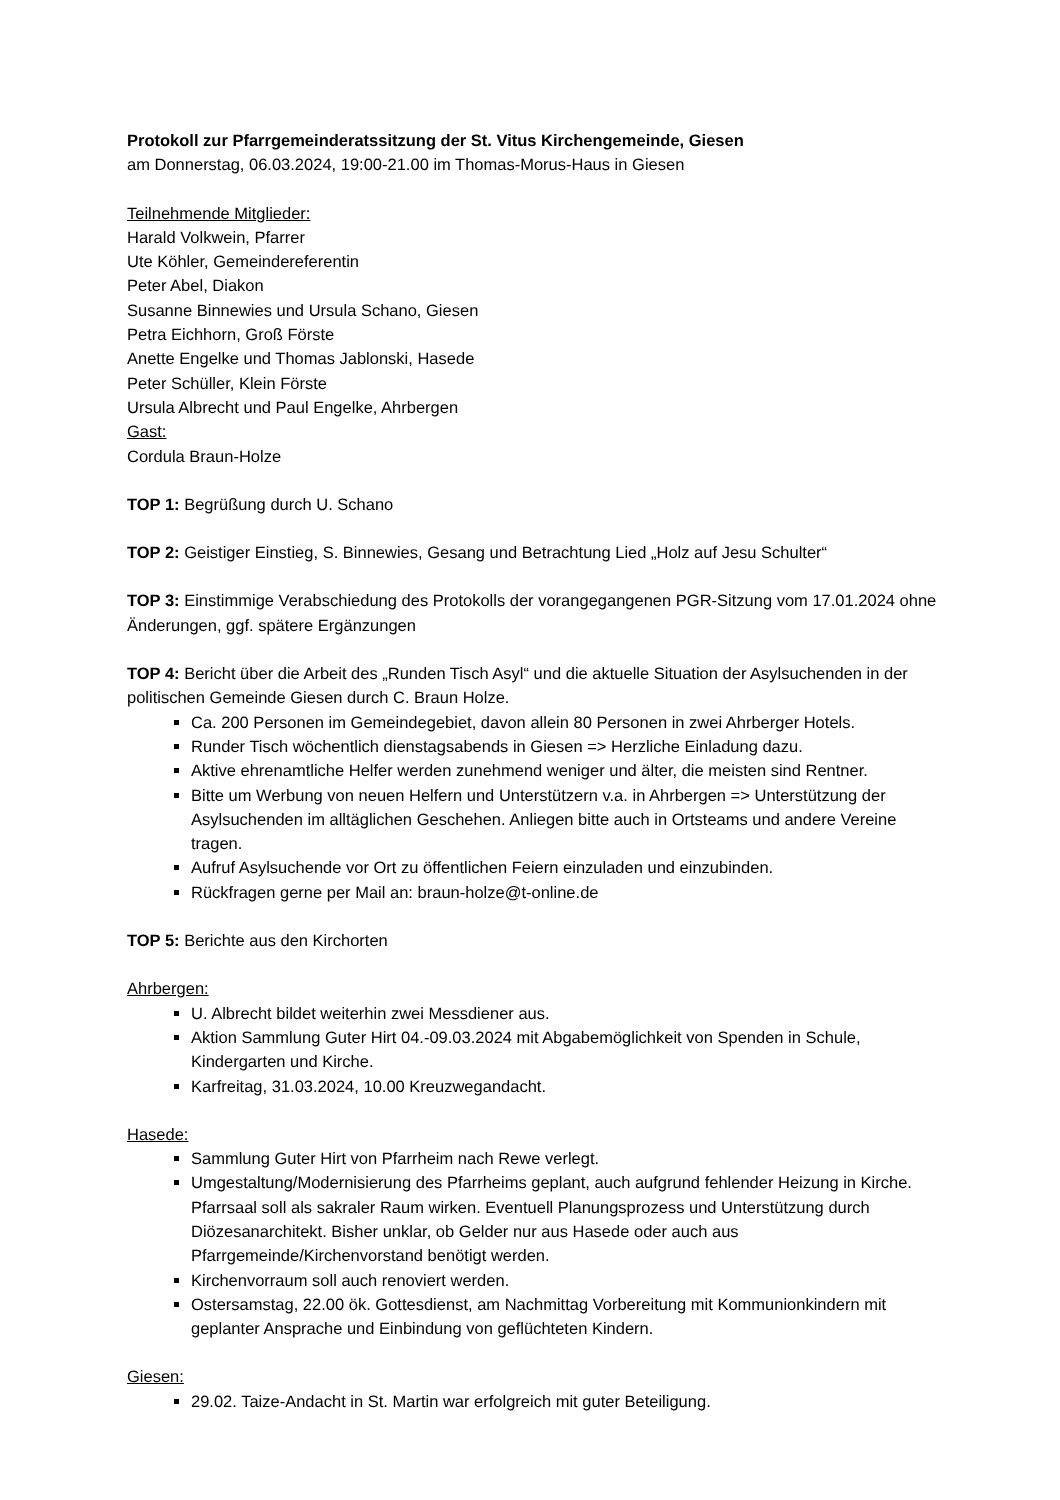Protokoll zur Pfarrgemeinderatssitzung der St. Vitus Kirchengemeinde, Giesen
am Donnerstag, 06.03.2024, 19:00-21.00 im Thomas-Morus-Haus in Giesen
Teilnehmende Mitglieder:
Harald Volkwein, Pfarrer
Ute Köhler, Gemeindereferentin
Peter Abel, Diakon
Susanne Binnewies und Ursula Schano, Giesen
Petra Eichhorn, Groß Förste
Anette Engelke und Thomas Jablonski, Hasede
Peter Schüller, Klein Förste
Ursula Albrecht und Paul Engelke, Ahrbergen
Gast:
Cordula Braun-Holze
TOP 1: Begrüßung durch U. Schano
TOP 2: Geistiger Einstieg, S. Binnewies, Gesang und Betrachtung Lied „Holz auf Jesu Schulter“
TOP 3: Einstimmige Verabschiedung des Protokolls der vorangegangenen PGR-Sitzung vom 17.01.2024 ohne Änderungen, ggf. spätere Ergänzungen
TOP 4: Bericht über die Arbeit des „Runden Tisch Asyl“ und die aktuelle Situation der Asylsuchenden in der politischen Gemeinde Giesen durch C. Braun Holze.
Ca. 200 Personen im Gemeindegebiet, davon allein 80 Personen in zwei Ahrberger Hotels.
Runder Tisch wöchentlich dienstagsabends in Giesen => Herzliche Einladung dazu.
Aktive ehrenamtliche Helfer werden zunehmend weniger und älter, die meisten sind Rentner.
Bitte um Werbung von neuen Helfern und Unterstützern v.a. in Ahrbergen => Unterstützung der Asylsuchenden im alltäglichen Geschehen. Anliegen bitte auch in Ortsteams und andere Vereine tragen.
Aufruf Asylsuchende vor Ort zu öffentlichen Feiern einzuladen und einzubinden.
Rückfragen gerne per Mail an: braun-holze@t-online.de
TOP 5: Berichte aus den Kirchorten
Ahrbergen:
U. Albrecht bildet weiterhin zwei Messdiener aus.
Aktion Sammlung Guter Hirt 04.-09.03.2024 mit Abgabemöglichkeit von Spenden in Schule, Kindergarten und Kirche.
Karfreitag, 31.03.2024, 10.00 Kreuzwegandacht.
Hasede:
Sammlung Guter Hirt von Pfarrheim nach Rewe verlegt.
Umgestaltung/Modernisierung des Pfarrheims geplant, auch aufgrund fehlender Heizung in Kirche. Pfarrsaal soll als sakraler Raum wirken. Eventuell Planungsprozess und Unterstützung durch Diözesanarchitekt. Bisher unklar, ob Gelder nur aus Hasede oder auch aus Pfarrgemeinde/Kirchenvorstand benötigt werden.
Kirchenvorraum soll auch renoviert werden.
Ostersamstag, 22.00 ök. Gottesdienst, am Nachmittag Vorbereitung mit Kommunionkindern mit geplanter Ansprache und Einbindung von geflüchteten Kindern.
Giesen:
29.02. Taize-Andacht in St. Martin war erfolgreich mit guter Beteiligung.